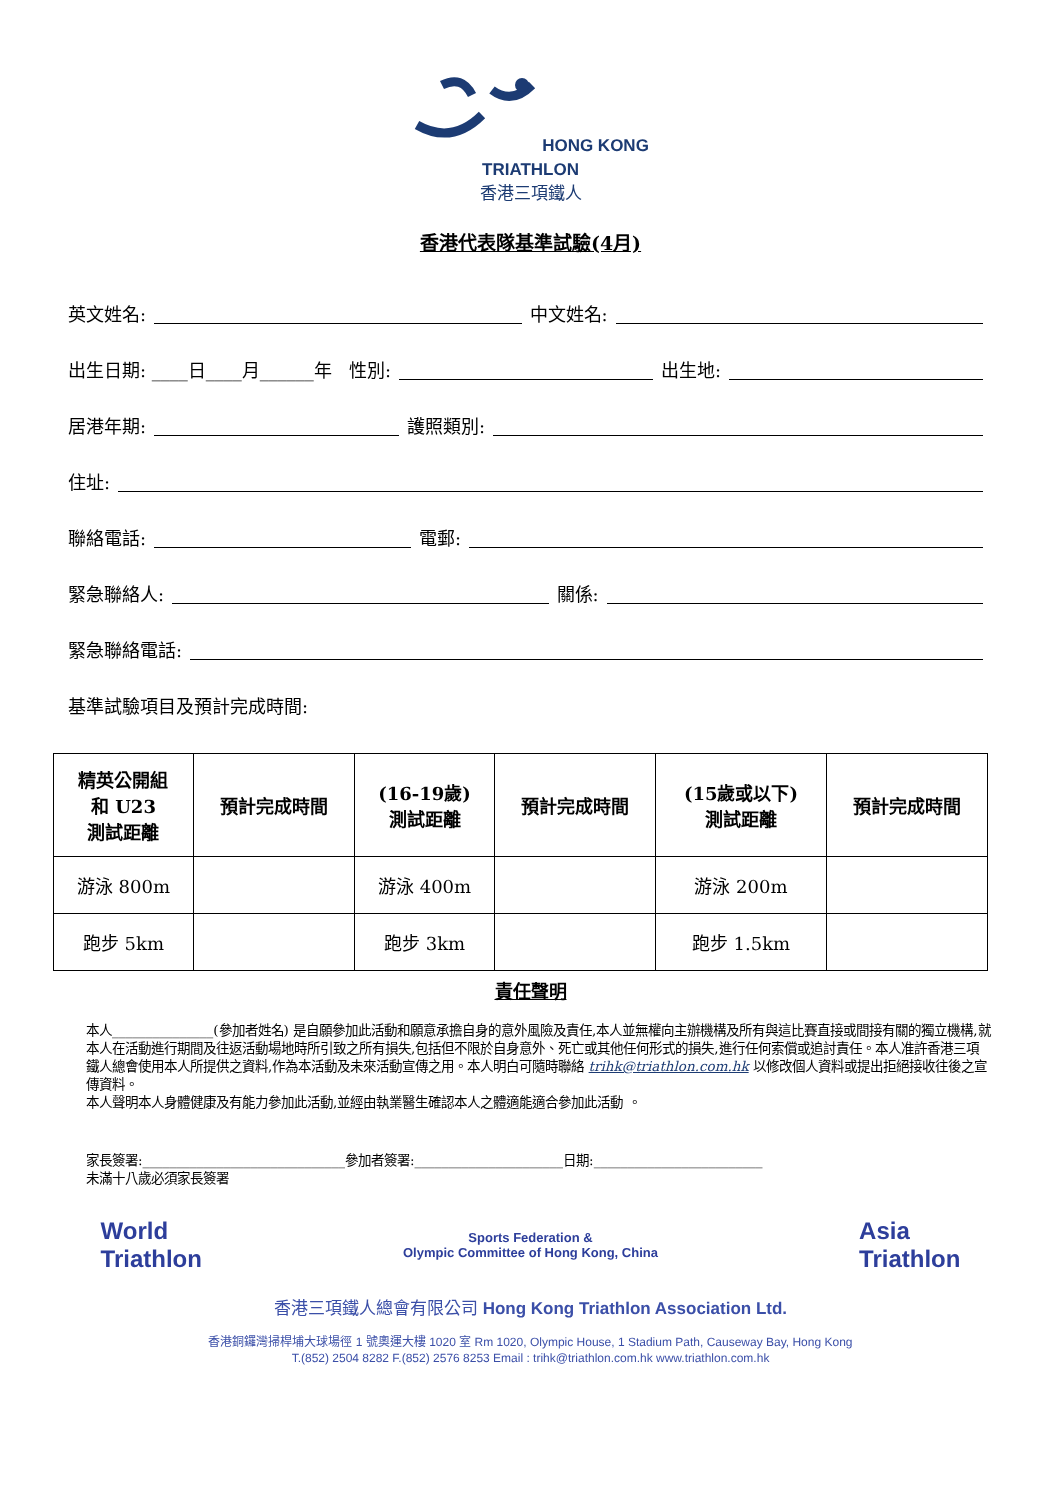HONG KONG
TRIATHLON
香港三項鐵人
香港代表隊基準試驗(4月)
英文姓名: 中文姓名:
出生日期: ____日____月______年 性別: 出生地:
居港年期: 護照類別:
住址:
聯絡電話: 電郵:
緊急聯絡人: 關係:
緊急聯絡電話:
基準試驗項目及預計完成時間:
| 精英公開組 和 U23 測試距離 | 預計完成時間 | (16-19歲) 測試距離 | 預計完成時間 | (15歲或以下) 測試距離 | 預計完成時間 |
| --- | --- | --- | --- | --- | --- |
| 游泳 800m | | 游泳 400m | | 游泳 200m | |
| 跑步 5km | | 跑步 3km | | 跑步 1.5km | |
責任聲明
本人_______________(參加者姓名) 是自願參加此活動和願意承擔自身的意外風險及責任,本人並無權向主辦機構及所有與這比賽直接或間接有關的獨立機構,就本人在活動進行期間及往返活動場地時所引致之所有損失,包括但不限於自身意外、死亡或其他任何形式的損失,進行任何索償或追討責任。本人准許香港三項鐵人總會使用本人所提供之資料,作為本活動及未來活動宣傳之用。本人明白可隨時聯絡 trihk@triathlon.com.hk 以修改個人資料或提出拒絕接收往後之宣傳資料。
本人聲明本人身體健康及有能力參加此活動,並經由執業醫生確認本人之體適能適合參加此活動 。
家長簽署:______________________________參加者簽署:______________________日期:_________________________
未滿十八歲必須家長簽署
World
Triathlon
Sports Federation &
Olympic Committee of Hong Kong, China
Asia
Triathlon
香港三項鐵人總會有限公司 Hong Kong Triathlon Association Ltd.
香港銅鑼灣掃桿埔大球場徑 1 號奧運大樓 1020 室 Rm 1020, Olympic House, 1 Stadium Path, Causeway Bay, Hong Kong
T.(852) 2504 8282 F.(852) 2576 8253 Email : trihk@triathlon.com.hk www.triathlon.com.hk